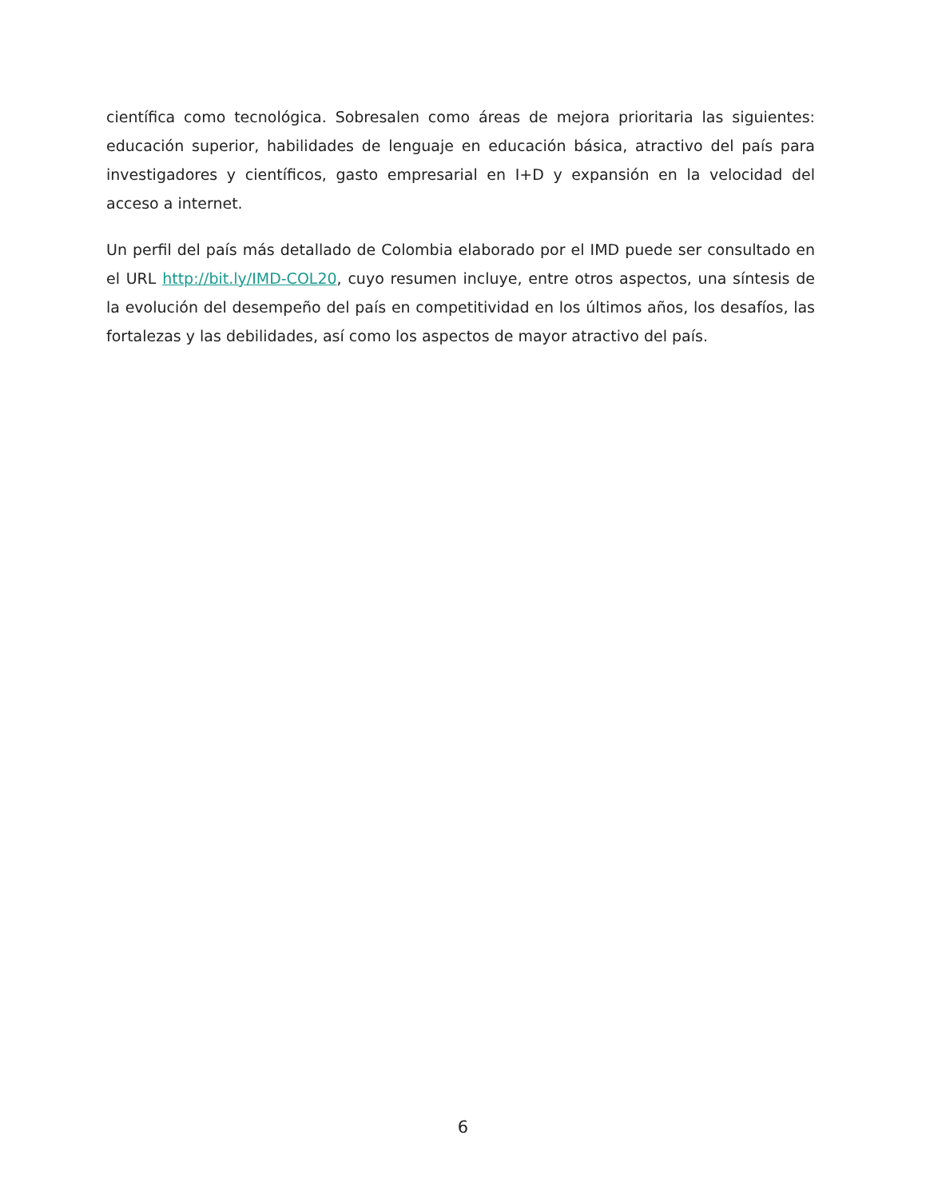científica como tecnológica. Sobresalen como áreas de mejora prioritaria las siguientes: educación superior, habilidades de lenguaje en educación básica, atractivo del país para investigadores y científicos, gasto empresarial en I+D y expansión en la velocidad del acceso a internet.
Un perfil del país más detallado de Colombia elaborado por el IMD puede ser consultado en el URL http://bit.ly/IMD-COL20, cuyo resumen incluye, entre otros aspectos, una síntesis de la evolución del desempeño del país en competitividad en los últimos años, los desafíos, las fortalezas y las debilidades, así como los aspectos de mayor atractivo del país.
6